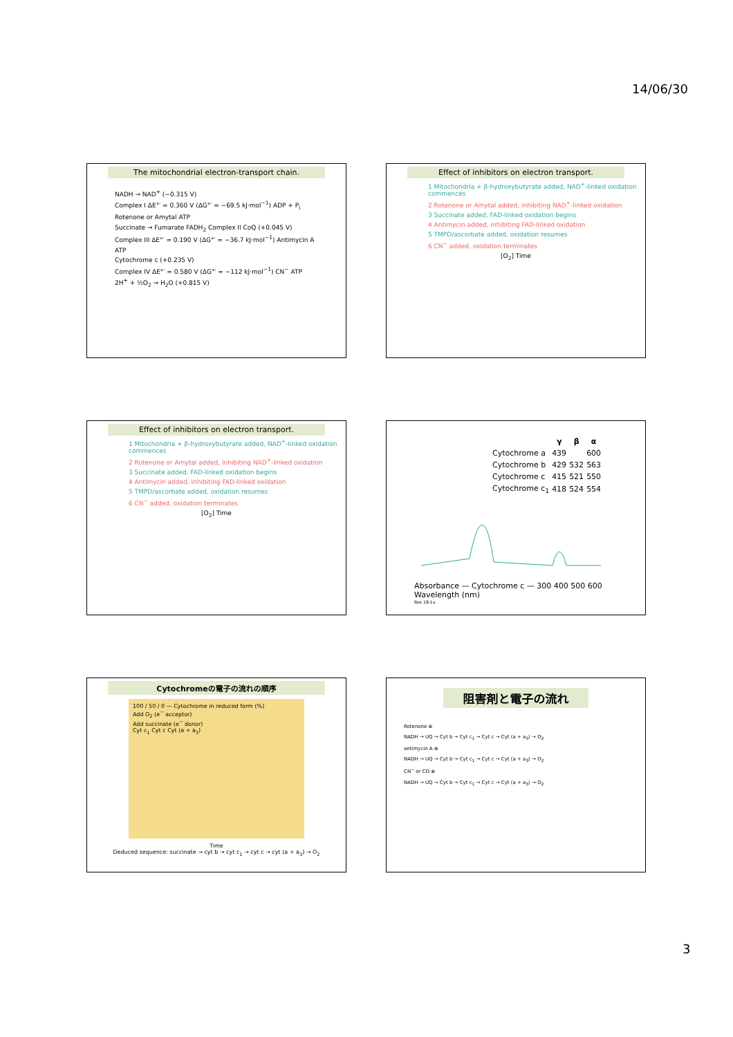14/06/30
The mitochondrial electron-transport chain.
NADH → NAD<sup>+</sup> (−0.315 V)
Complex I ΔE°′ = 0.360 V (ΔG°′ = −69.5 kJ·mol<sup>−1</sup>) ADP + P<sub>i</sub> Rotenone or Amytal ATP
Succinate → Fumarate FADH<sub>2</sub> Complex II CoQ (+0.045 V)
Complex III ΔE°′ = 0.190 V (ΔG°′ = −36.7 kJ·mol<sup>−1</sup>) Antimycin A ATP
Cytochrome c (+0.235 V)
Complex IV ΔE°′ = 0.580 V (ΔG°′ = −112 kJ·mol<sup>−1</sup>) CN<sup>−</sup> ATP
2H<sup>+</sup> + ½O<sub>2</sub> → H<sub>2</sub>O (+0.815 V)
Effect of inhibitors on electron transport.
1 Mitochondria + β-hydroxybutyrate added, NAD<sup>+</sup>-linked oxidation commences
2 Rotenone or Amytal added, inhibiting NAD<sup>+</sup>-linked oxidation
3 Succinate added, FAD-linked oxidation begins
4 Antimycin added, inhibiting FAD-linked oxidation
5 TMPD/ascorbate added, oxidation resumes
6 CN<sup>−</sup> added, oxidation terminates
[O<sub>2</sub>] Time
Effect of inhibitors on electron transport.
1 Mitochondria + β-hydroxybutyrate added, NAD<sup>+</sup>-linked oxidation commences
2 Rotenone or Amytal added, inhibiting NAD<sup>+</sup>-linked oxidation
3 Succinate added, FAD-linked oxidation begins
4 Antimycin added, inhibiting FAD-linked oxidation
5 TMPD/ascorbate added, oxidation resumes
6 CN<sup>−</sup> added, oxidation terminates
[O<sub>2</sub>] Time
| | γ | β | α |
| --- | --- | --- | --- |
| Cytochrome a | 439 | | 600 |
| Cytochrome b | 429 | 532 | 563 |
| Cytochrome c | 415 | 521 | 550 |
| Cytochrome c<sub>1</sub> | 418 | 524 | 554 |
Absorbance — Cytochrome c — 300 400 500 600 Wavelength (nm)
Box 18-1a
Cytochromeの電子の流れの順序
100 / 50 / 0 — Cytochrome in reduced form (%)
Add O<sub>2</sub> (e<sup>−</sup> acceptor)
Add succinate (e<sup>−</sup> donor)
Cyt c<sub>1</sub> Cyt c Cyt (a + a<sub>3</sub>)
Time
Deduced sequence: succinate → cyt b → cyt c<sub>1</sub> → cyt c → cyt (a + a<sub>3</sub>) → O<sub>2</sub>
阻害剤と電子の流れ
Rotenone ⊗
NADH → UQ → Cyt b → Cyt c<sub>1</sub> → Cyt c → Cyt (a + a<sub>3</sub>) → O<sub>2</sub>
antimycin A ⊗
NADH → UQ → Cyt b → Cyt c<sub>1</sub> → Cyt c → Cyt (a + a<sub>3</sub>) → O<sub>2</sub>
CN<sup>−</sup> or CO ⊗
NADH → UQ → Cyt b → Cyt c<sub>1</sub> → Cyt c → Cyt (a + a<sub>3</sub>) → O<sub>2</sub>
3